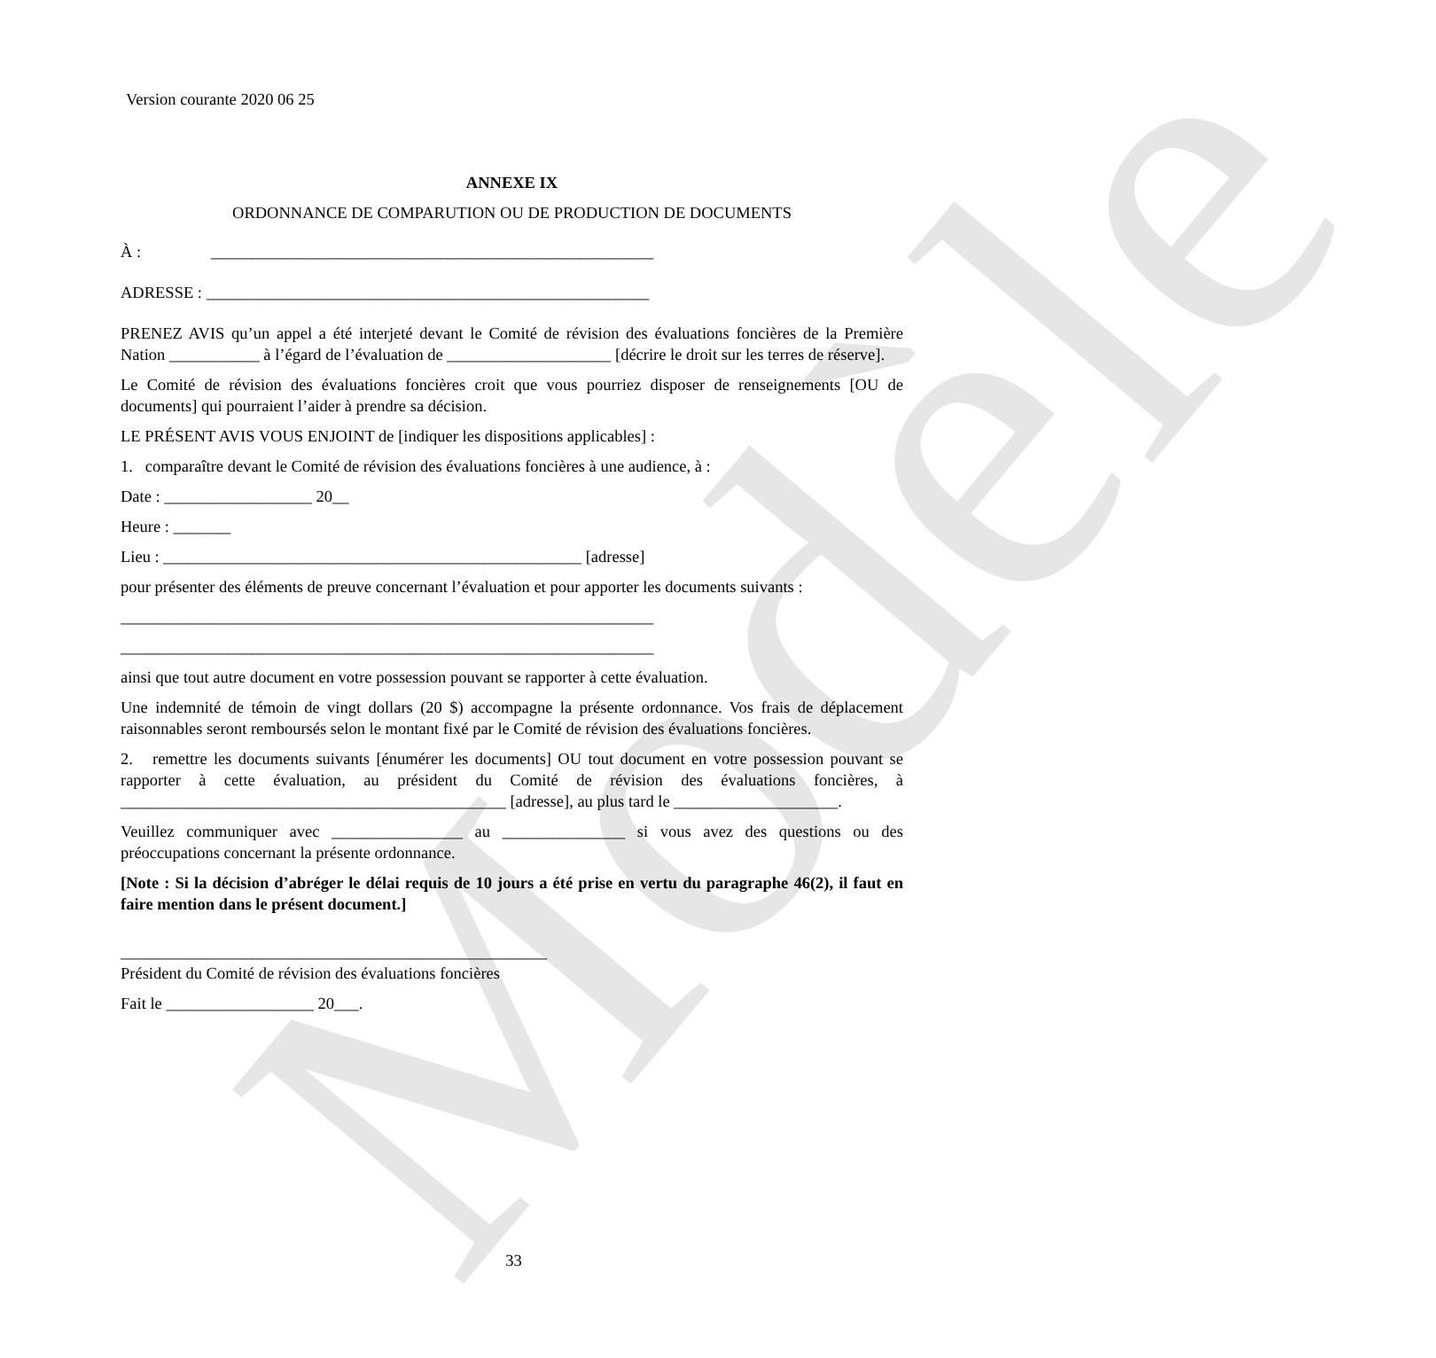Modèle
Version courante 2020 06 25
ANNEXE IX
ORDONNANCE DE COMPARUTION OU DE PRODUCTION DE DOCUMENTS
À : ______________________________________________________
ADRESSE : ______________________________________________________
PRENEZ AVIS qu’un appel a été interjeté devant le Comité de révision des évaluations foncières de la Première Nation ___________ à l’égard de l’évaluation de ____________________ [décrire le droit sur les terres de réserve].
Le Comité de révision des évaluations foncières croit que vous pourriez disposer de renseignements [OU de documents] qui pourraient l’aider à prendre sa décision.
LE PRÉSENT AVIS VOUS ENJOINT de [indiquer les dispositions applicables] :
1. comparaître devant le Comité de révision des évaluations foncières à une audience, à :
Date : __________________ 20__
Heure : _______
Lieu : ___________________________________________________ [adresse]
pour présenter des éléments de preuve concernant l’évaluation et pour apporter les documents suivants :
_________________________________________________________________
_________________________________________________________________
ainsi que tout autre document en votre possession pouvant se rapporter à cette évaluation.
Une indemnité de témoin de vingt dollars (20 $) accompagne la présente ordonnance. Vos frais de déplacement raisonnables seront remboursés selon le montant fixé par le Comité de révision des évaluations foncières.
2. remettre les documents suivants [énumérer les documents] OU tout document en votre possession pouvant se rapporter à cette évaluation, au président du Comité de révision des évaluations foncières, à _______________________________________________ [adresse], au plus tard le ____________________.
Veuillez communiquer avec ________________ au _______________ si vous avez des questions ou des préoccupations concernant la présente ordonnance.
[Note : Si la décision d’abréger le délai requis de 10 jours a été prise en vertu du paragraphe 46(2), il faut en faire mention dans le présent document.]
____________________________________________________
Président du Comité de révision des évaluations foncières
Fait le __________________ 20___.
33